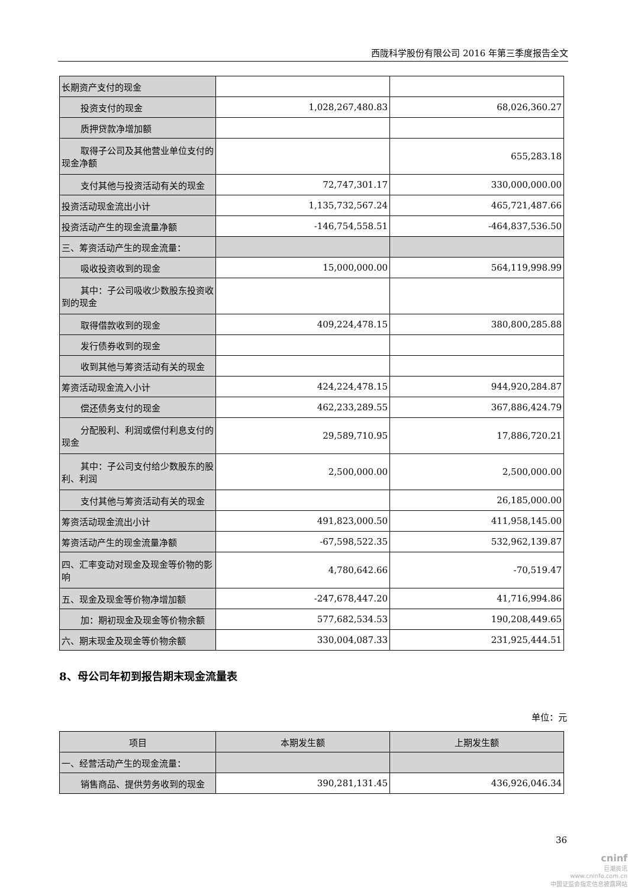西陇科学股份有限公司 2016 年第三季度报告全文
| 长期资产支付的现金 | | |
| 投资支付的现金 | 1,028,267,480.83 | 68,026,360.27 |
| 质押贷款净增加额 | | |
| 取得子公司及其他营业单位支付 的现金净额 | | 655,283.18 |
| 支付其他与投资活动有关的现金 | 72,747,301.17 | 330,000,000.00 |
| 投资活动现金流出小计 | 1,135,732,567.24 | 465,721,487.66 |
| 投资活动产生的现金流量净额 | -146,754,558.51 | -464,837,536.50 |
| 三、筹资活动产生的现金流量： | | |
| 吸收投资收到的现金 | 15,000,000.00 | 564,119,998.99 |
| 其中：子公司吸收少数股东投资 收到的现金 | | |
| 取得借款收到的现金 | 409,224,478.15 | 380,800,285.88 |
| 发行债券收到的现金 | | |
| 收到其他与筹资活动有关的现金 | | |
| 筹资活动现金流入小计 | 424,224,478.15 | 944,920,284.87 |
| 偿还债务支付的现金 | 462,233,289.55 | 367,886,424.79 |
| 分配股利、利润或偿付利息支付 的现金 | 29,589,710.95 | 17,886,720.21 |
| 其中：子公司支付给少数股东的 股利、利润 | 2,500,000.00 | 2,500,000.00 |
| 支付其他与筹资活动有关的现金 | | 26,185,000.00 |
| 筹资活动现金流出小计 | 491,823,000.50 | 411,958,145.00 |
| 筹资活动产生的现金流量净额 | -67,598,522.35 | 532,962,139.87 |
| 四、汇率变动对现金及现金等价物的影响 | 4,780,642.66 | -70,519.47 |
| 五、现金及现金等价物净增加额 | -247,678,447.20 | 41,716,994.86 |
| 加：期初现金及现金等价物余额 | 577,682,534.53 | 190,208,449.65 |
| 六、期末现金及现金等价物余额 | 330,004,087.33 | 231,925,444.51 |
8、母公司年初到报告期末现金流量表
单位：元
| 项目 | 本期发生额 | 上期发生额 |
| --- | --- | --- |
| 一、经营活动产生的现金流量： | | |
| 销售商品、提供劳务收到的现金 | 390,281,131.45 | 436,926,046.34 |
36
cninf
巨潮资讯
www.cninfo.com.cn
中国证监会指定信息披露网站